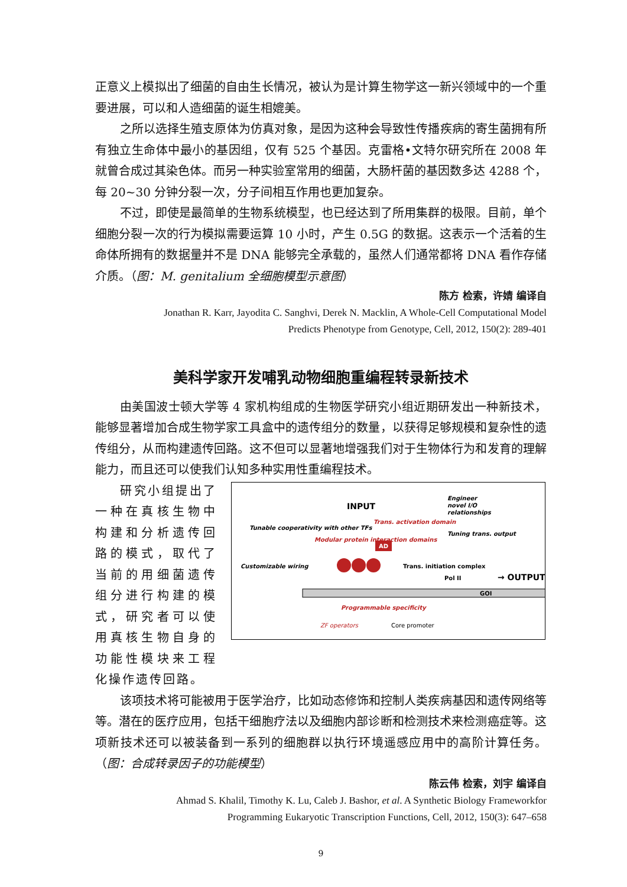正意义上模拟出了细菌的自由生长情况，被认为是计算生物学这一新兴领域中的一个重要进展，可以和人造细菌的诞生相媲美。
之所以选择生殖支原体为仿真对象，是因为这种会导致性传播疾病的寄生菌拥有所有独立生命体中最小的基因组，仅有 525 个基因。克雷格•文特尔研究所在 2008 年就曾合成过其染色体。而另一种实验室常用的细菌，大肠杆菌的基因数多达 4288 个，每 20~30 分钟分裂一次，分子间相互作用也更加复杂。
不过，即使是最简单的生物系统模型，也已经达到了所用集群的极限。目前，单个细胞分裂一次的行为模拟需要运算 10 小时，产生 0.5G 的数据。这表示一个活着的生命体所拥有的数据量并不是 DNA 能够完全承载的，虽然人们通常都将 DNA 看作存储介质。（图：M. genitalium 全细胞模型示意图）
陈方 检索，许婧 编译自
Jonathan R. Karr, Jayodita C. Sanghvi, Derek N. Macklin, A Whole-Cell Computational Model
Predicts Phenotype from Genotype, Cell, 2012, 150(2): 289-401
美科学家开发哺乳动物细胞重编程转录新技术
由美国波士顿大学等 4 家机构组成的生物医学研究小组近期研发出一种新技术，能够显著增加合成生物学家工具盒中的遗传组分的数量，以获得足够规模和复杂性的遗传组分，从而构建遗传回路。这不但可以显著地增强我们对于生物体行为和发育的理解能力，而且还可以使我们认知多种实用性重编程技术。
研究小组提出了一种在真核生物中构建和分析遗传回路的模式，取代了当前的用细菌遗传组分进行构建的模式，研究者可以使用真核生物自身的功能性模块来工程化操作遗传回路。
INPUT
Engineer
novel I/O
relationships
Tunable cooperativity with other TFs
Modular protein interaction domains
Trans. activation domain
Tuning trans. output
AD
Customizable wiring
Trans. initiation complex
Pol II
→ OUTPUT
GOI
Programmable specificity
ZF operators
Core promoter
该项技术将可能被用于医学治疗，比如动态修饰和控制人类疾病基因和遗传网络等等。潜在的医疗应用，包括干细胞疗法以及细胞内部诊断和检测技术来检测癌症等。这项新技术还可以被装备到一系列的细胞群以执行环境遥感应用中的高阶计算任务。（图：合成转录因子的功能模型）
陈云伟 检索，刘宇 编译自
Ahmad S. Khalil, Timothy K. Lu, Caleb J. Bashor, et al. A Synthetic Biology Frameworkfor
Programming Eukaryotic Transcription Functions, Cell, 2012, 150(3): 647–658
9